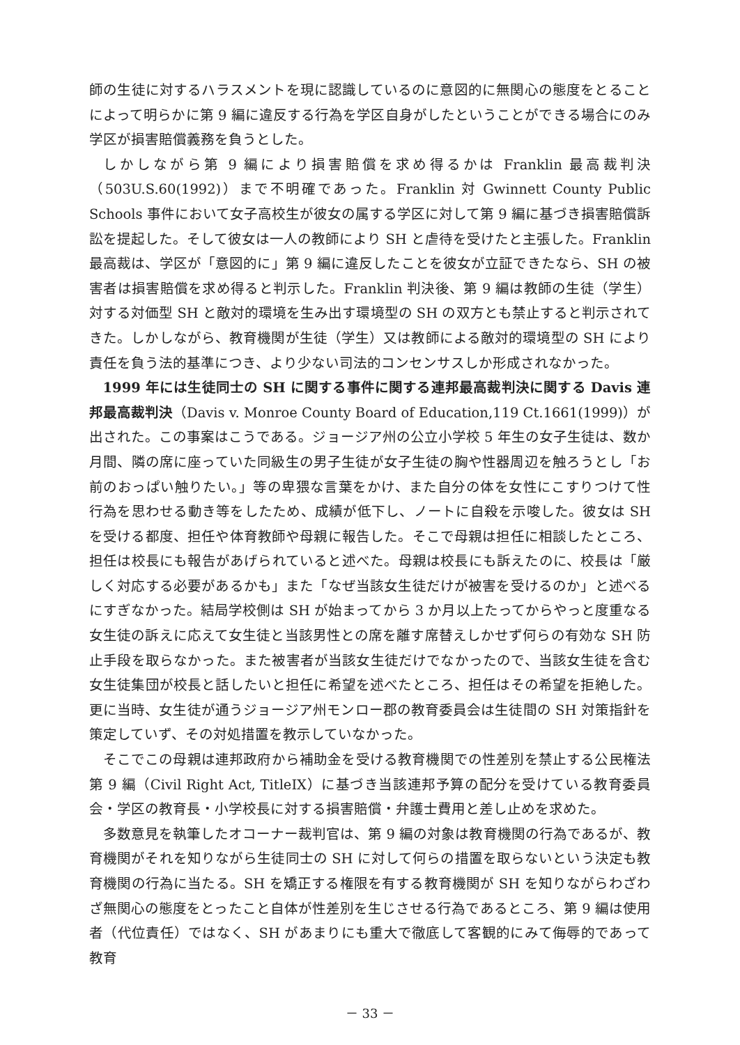師の生徒に対するハラスメントを現に認識しているのに意図的に無関心の態度をとることによって明らかに第 9 編に違反する行為を学区自身がしたということができる場合にのみ学区が損害賠償義務を負うとした。
しかしながら第 9 編により損害賠償を求め得るかは Franklin 最高裁判決（503U.S.60(1992)）まで不明確であった。Franklin 対 Gwinnett County Public Schools 事件において女子高校生が彼女の属する学区に対して第 9 編に基づき損害賠償訴訟を提起した。そして彼女は一人の教師により SH と虐待を受けたと主張した。Franklin 最高裁は、学区が「意図的に」第 9 編に違反したことを彼女が立証できたなら、SH の被害者は損害賠償を求め得ると判示した。Franklin 判決後、第 9 編は教師の生徒（学生）対する対価型 SH と敵対的環境を生み出す環境型の SH の双方とも禁止すると判示されてきた。しかしながら、教育機関が生徒（学生）又は教師による敵対的環境型の SH により責任を負う法的基準につき、より少ない司法的コンセンサスしか形成されなかった。
1999 年には生徒同士の SH に関する事件に関する連邦最高裁判決に関する Davis 連邦最高裁判決（Davis v. Monroe County Board of Education,119 Ct.1661(1999)）が出された。この事案はこうである。ジョージア州の公立小学校 5 年生の女子生徒は、数か月間、隣の席に座っていた同級生の男子生徒が女子生徒の胸や性器周辺を触ろうとし「お前のおっぱい触りたい。」等の卑猥な言葉をかけ、また自分の体を女性にこすりつけて性行為を思わせる動き等をしたため、成績が低下し、ノートに自殺を示唆した。彼女は SH を受ける都度、担任や体育教師や母親に報告した。そこで母親は担任に相談したところ、担任は校長にも報告があげられていると述べた。母親は校長にも訴えたのに、校長は「厳しく対応する必要があるかも」また「なぜ当該女生徒だけが被害を受けるのか」と述べるにすぎなかった。結局学校側は SH が始まってから 3 か月以上たってからやっと度重なる女生徒の訴えに応えて女生徒と当該男性との席を離す席替えしかせず何らの有効な SH 防止手段を取らなかった。また被害者が当該女生徒だけでなかったので、当該女生徒を含む女生徒集団が校長と話したいと担任に希望を述べたところ、担任はその希望を拒絶した。更に当時、女生徒が通うジョージア州モンロー郡の教育委員会は生徒間の SH 対策指針を策定していず、その対処措置を教示していなかった。
そこでこの母親は連邦政府から補助金を受ける教育機関での性差別を禁止する公民権法第 9 編（Civil Right Act, TitleIX）に基づき当該連邦予算の配分を受けている教育委員会・学区の教育長・小学校長に対する損害賠償・弁護士費用と差し止めを求めた。
多数意見を執筆したオコーナー裁判官は、第 9 編の対象は教育機関の行為であるが、教育機関がそれを知りながら生徒同士の SH に対して何らの措置を取らないという決定も教育機関の行為に当たる。SH を矯正する権限を有する教育機関が SH を知りながらわざわざ無関心の態度をとったこと自体が性差別を生じさせる行為であるところ、第 9 編は使用者（代位責任）ではなく、SH があまりにも重大で徹底して客観的にみて侮辱的であって教育
－ 33 －